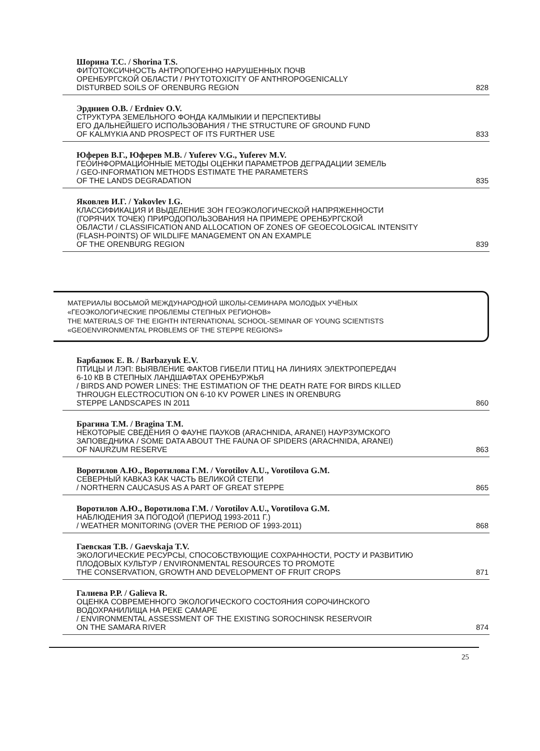Шорина Т.С. / Shorina T.S.
ФИТОТОКСИЧНОСТЬ АНТРОПОГЕННО НАРУШЕННЫХ ПОЧВ
ОРЕНБУРГСКОЙ ОБЛАСТИ / PHYTOTOXICITY OF ANTHROPOGENICALLY
DISTURBED SOILS OF ORENBURG REGION 828
Эрдниев О.В. / Erdniev O.V.
СТРУКТУРА ЗЕМЕЛЬНОГО ФОНДА КАЛМЫКИИ И ПЕРСПЕКТИВЫ
ЕГО ДАЛЬНЕЙШЕГО ИСПОЛЬЗОВАНИЯ / THE STRUCTURE OF GROUND FUND
OF KALMYKIA AND PROSPECT OF ITS FURTHER USE 833
Юферев В.Г., Юферев М.В. / Yuferev V.G., Yuferev M.V.
ГЕОИНФОРМАЦИОННЫЕ МЕТОДЫ ОЦЕНКИ ПАРАМЕТРОВ ДЕГРАДАЦИИ ЗЕМЕЛЬ
/ GEO-INFORMATION METHODS ESTIMATE THE PARAMETERS
OF THE LANDS DEGRADATION 835
Яковлев И.Г. / Yakovlev I.G.
КЛАССИФИКАЦИЯ И ВЫДЕЛЕНИЕ ЗОН ГЕОЭКОЛОГИЧЕСКОЙ НАПРЯЖЕННОСТИ
(ГОРЯЧИХ ТОЧЕК) ПРИРОДОПОЛЬЗОВАНИЯ НА ПРИМЕРЕ ОРЕНБУРГСКОЙ
ОБЛАСТИ / CLASSIFICATION AND ALLOCATION OF ZONES OF GEOECOLOGICAL INTENSITY
(FLASH-POINTS) OF WILDLIFE MANAGEMENT ON AN EXAMPLE
OF THE ORENBURG REGION 839
МАТЕРИАЛЫ ВОСЬМОЙ МЕЖДУНАРОДНОЙ ШКОЛЫ-СЕМИНАРА МОЛОДЫХ УЧЁНЫХ
«ГЕОЭКОЛОГИЧЕСКИЕ ПРОБЛЕМЫ СТЕПНЫХ РЕГИОНОВ»
THE MATERIALS OF THE EIGHTH INTERNATIONAL SCHOOL-SEMINAR OF YOUNG SCIENTISTS
«GEOENVIRONMENTAL PROBLEMS OF THE STEPPE REGIONS»
Барбазюк Е. В. / Barbazyuk E.V.
ПТИЦЫ И ЛЭП: ВЫЯВЛЕНИЕ ФАКТОВ ГИБЕЛИ ПТИЦ НА ЛИНИЯХ ЭЛЕКТРОПЕРЕДАЧ
6-10 КВ В СТЕПНЫХ ЛАНДШАФТАХ ОРЕНБУРЖЬЯ
/ BIRDS AND POWER LINES: THE ESTIMATION OF THE DEATH RATE FOR BIRDS KILLED
THROUGH ELECTROCUTION ON 6-10 KV POWER LINES IN ORENBURG
STEPPE LANDSCAPES IN 2011 860
Брагина Т.М. / Bragina T.M.
НЕКОТОРЫЕ СВЕДЕНИЯ О ФАУНЕ ПАУКОВ (ARACHNIDA, ARANEI) НАУРЗУМСКОГО
ЗАПОВЕДНИКА / SOME DATA ABOUT THE FAUNA OF SPIDERS (ARACHNIDA, ARANEI)
OF NAURZUM RESERVE 863
Воротилов А.Ю., Воротилова Г.М. / Vorotilov A.U., Vorotilova G.M.
СЕВЕРНЫЙ КАВКАЗ КАК ЧАСТЬ ВЕЛИКОЙ СТЕПИ
/ NORTHERN CAUCASUS AS A PART OF GREAT STEPPE 865
Воротилов А.Ю., Воротилова Г.М. / Vorotilov A.U., Vorotilova G.M.
НАБЛЮДЕНИЯ ЗА ПОГОДОЙ (ПЕРИОД 1993-2011 Г.)
/ WEATHER MONITORING (OVER THE PERIOD OF 1993-2011) 868
Гаевская Т.В. / Gaevskaja T.V.
ЭКОЛОГИЧЕСКИЕ РЕСУРСЫ, СПОСОБСТВУЮЩИЕ СОХРАННОСТИ, РОСТУ И РАЗВИТИЮ
ПЛОДОВЫХ КУЛЬТУР / ENVIRONMENTAL RESOURCES TO PROMOTE
THE CONSERVATION, GROWTH AND DEVELOPMENT OF FRUIT CROPS 871
Галиева Р.Р. / Galieva R.
ОЦЕНКА СОВРЕМЕННОГО ЭКОЛОГИЧЕСКОГО СОСТОЯНИЯ СОРОЧИНСКОГО
ВОДОХРАНИЛИЩА НА РЕКЕ САМАРЕ
/ ENVIRONMENTAL ASSESSMENT OF THE EXISTING SOROCHINSK RESERVOIR
ON THE SAMARA RIVER 874
25